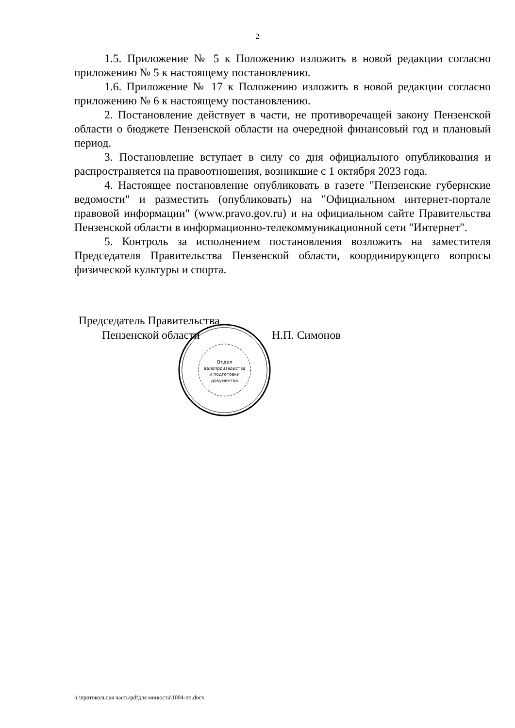2
1.5. Приложение № 5 к Положению изложить в новой редакции согласно приложению № 5 к настоящему постановлению.
1.6. Приложение № 17 к Положению изложить в новой редакции согласно приложению № 6 к настоящему постановлению.
2. Постановление действует в части, не противоречащей закону Пензенской области о бюджете Пензенской области на очередной финансовый год и плановый период.
3. Постановление вступает в силу со дня официального опубликования и распространяется на правоотношения, возникшие с 1 октября 2023 года.
4. Настоящее постановление опубликовать в газете "Пензенские губернские ведомости" и разместить (опубликовать) на "Официальном интернет-портале правовой информации" (www.pravo.gov.ru) и на официальном сайте Правительства Пензенской области в информационно-телекоммуникационной сети "Интернет".
5. Контроль за исполнением постановления возложить на заместителя Председателя Правительства Пензенской области, координирующего вопросы физической культуры и спорта.
Председатель Правительства
Пензенской области Н.П. Симонов
Отдел
делопроизводства
и подготовки
документов
h:\протокольная часть\pdfдля минюста\1004-пп.docx